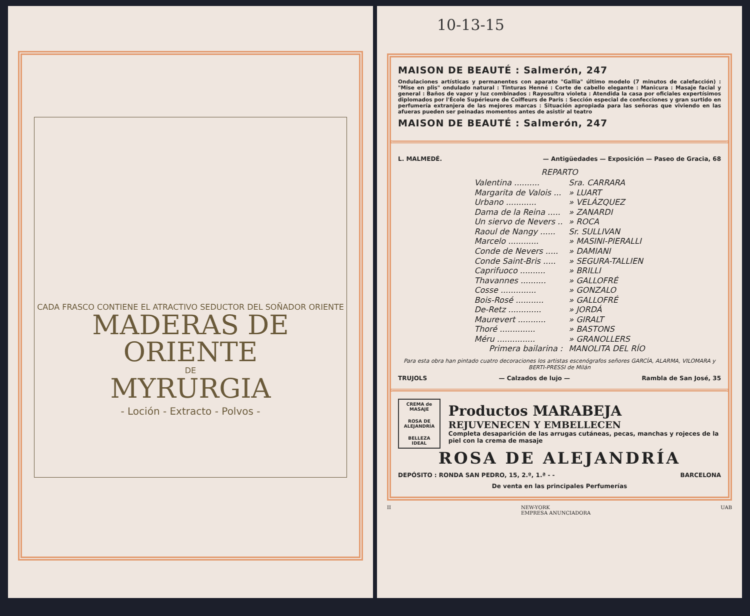CADA FRASCO CONTIENE EL ATRACTIVO SEDUCTOR DEL SOÑADOR ORIENTE
MADERAS DE ORIENTE
DE
MYRURGIA
- Loción - Extracto - Polvos -
10-13-15
MAISON DE BEAUTÉ : Salmerón, 247
Ondulaciones artísticas y permanentes con aparato "Gallia" último modelo (7 minutos de calefacción) : "Mise en plis" ondulado natural : Tinturas Henné : Corte de cabello elegante : Manicura : Masaje facial y general : Baños de vapor y luz combinados : Rayosultra violeta : Atendida la casa por oficiales expertísimos diplomados por l'École Supérieure de Coiffeurs de Paris : Sección especial de confecciones y gran surtido en perfumería extranjera de las mejores marcas : Situación apropiada para las señoras que viviendo en las afueras pueden ser peinadas momentos antes de asistir al teatro
MAISON DE BEAUTÉ : Salmerón, 247
L. MALMEDÉ. — Antigüedades — Exposición — Paseo de Gracia, 68
REPARTO
| Valentina .......... | Sra. CARRARA |
| Margarita de Valois ... | » LUART |
| Urbano ............ | » VELÁZQUEZ |
| Dama de la Reina ..... | » ZANARDI |
| Un siervo de Nevers .. | » ROCA |
| Raoul de Nangy ...... | Sr. SULLIVAN |
| Marcelo ............ | » MASINI-PIERALLI |
| Conde de Nevers ..... | » DAMIANI |
| Conde Saint-Bris ..... | » SEGURA-TALLIEN |
| Caprifuoco .......... | » BRILLI |
| Thavannes .......... | » GALLOFRÉ |
| Cosse .............. | » GONZALO |
| Bois-Rosé ........... | » GALLOFRÉ |
| De-Retz ............. | » JORDÁ |
| Maurevert ........... | » GIRALT |
| Thoré .............. | » BASTONS |
| Méru ............... | » GRANOLLERS |
| Primera bailarina : | MANOLITA DEL RÍO |
Para esta obra han pintado cuatro decoraciones los artistas escenógrafos señores GARCÍA, ALARMA, VILOMARA y BERTI-PRESSI de Milán
TRUJOLS — Calzados de lujo — Rambla de San José, 35
CREMA de MASAJE
ROSA DE ALEJANDRÍA
BELLEZA IDEAL
Productos MARABEJA
REJUVENECEN Y EMBELLECEN
Completa desaparición de las arrugas cutáneas, pecas, manchas y rojeces de la piel con la crema de masaje
ROSA DE ALEJANDRÍA
DEPÓSITO : RONDA SAN PEDRO, 15, 2.º, 1.ª - - BARCELONA
De venta en las principales Perfumerías
II NEW-YORK
EMPRESA ANUNCIADORA UAB